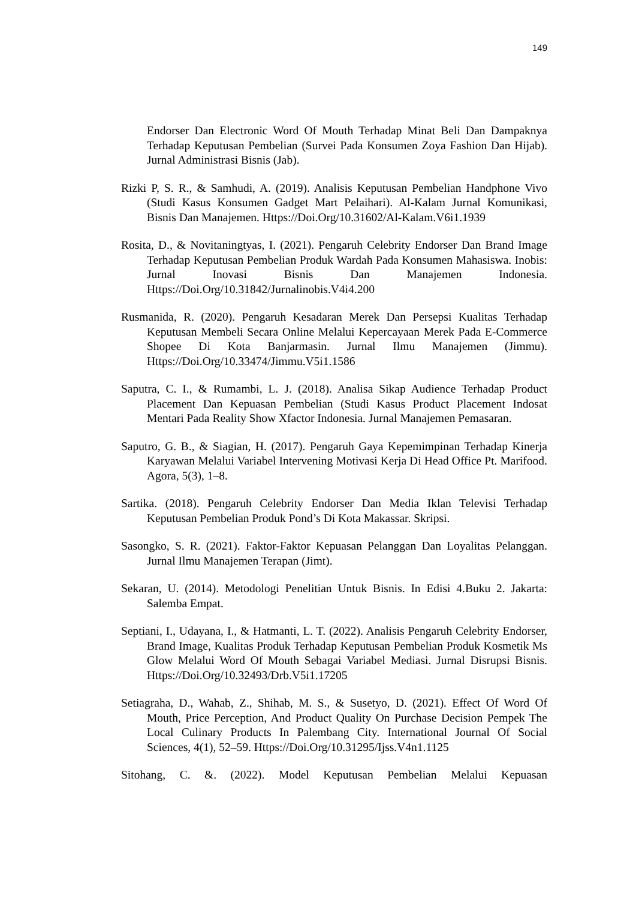149
Endorser Dan Electronic Word Of Mouth Terhadap Minat Beli Dan Dampaknya Terhadap Keputusan Pembelian (Survei Pada Konsumen Zoya Fashion Dan Hijab). Jurnal Administrasi Bisnis (Jab).
Rizki P, S. R., & Samhudi, A. (2019). Analisis Keputusan Pembelian Handphone Vivo (Studi Kasus Konsumen Gadget Mart Pelaihari). Al-Kalam Jurnal Komunikasi, Bisnis Dan Manajemen. Https://Doi.Org/10.31602/Al-Kalam.V6i1.1939
Rosita, D., & Novitaningtyas, I. (2021). Pengaruh Celebrity Endorser Dan Brand Image Terhadap Keputusan Pembelian Produk Wardah Pada Konsumen Mahasiswa. Inobis: Jurnal Inovasi Bisnis Dan Manajemen Indonesia. Https://Doi.Org/10.31842/Jurnalinobis.V4i4.200
Rusmanida, R. (2020). Pengaruh Kesadaran Merek Dan Persepsi Kualitas Terhadap Keputusan Membeli Secara Online Melalui Kepercayaan Merek Pada E-Commerce Shopee Di Kota Banjarmasin. Jurnal Ilmu Manajemen (Jimmu). Https://Doi.Org/10.33474/Jimmu.V5i1.1586
Saputra, C. I., & Rumambi, L. J. (2018). Analisa Sikap Audience Terhadap Product Placement Dan Kepuasan Pembelian (Studi Kasus Product Placement Indosat Mentari Pada Reality Show Xfactor Indonesia. Jurnal Manajemen Pemasaran.
Saputro, G. B., & Siagian, H. (2017). Pengaruh Gaya Kepemimpinan Terhadap Kinerja Karyawan Melalui Variabel Intervening Motivasi Kerja Di Head Office Pt. Marifood. Agora, 5(3), 1–8.
Sartika. (2018). Pengaruh Celebrity Endorser Dan Media Iklan Televisi Terhadap Keputusan Pembelian Produk Pond’s Di Kota Makassar. Skripsi.
Sasongko, S. R. (2021). Faktor-Faktor Kepuasan Pelanggan Dan Loyalitas Pelanggan. Jurnal Ilmu Manajemen Terapan (Jimt).
Sekaran, U. (2014). Metodologi Penelitian Untuk Bisnis. In Edisi 4.Buku 2. Jakarta: Salemba Empat.
Septiani, I., Udayana, I., & Hatmanti, L. T. (2022). Analisis Pengaruh Celebrity Endorser, Brand Image, Kualitas Produk Terhadap Keputusan Pembelian Produk Kosmetik Ms Glow Melalui Word Of Mouth Sebagai Variabel Mediasi. Jurnal Disrupsi Bisnis. Https://Doi.Org/10.32493/Drb.V5i1.17205
Setiagraha, D., Wahab, Z., Shihab, M. S., & Susetyo, D. (2021). Effect Of Word Of Mouth, Price Perception, And Product Quality On Purchase Decision Pempek The Local Culinary Products In Palembang City. International Journal Of Social Sciences, 4(1), 52–59. Https://Doi.Org/10.31295/Ijss.V4n1.1125
Sitohang, C. &. (2022). Model Keputusan Pembelian Melalui Kepuasan